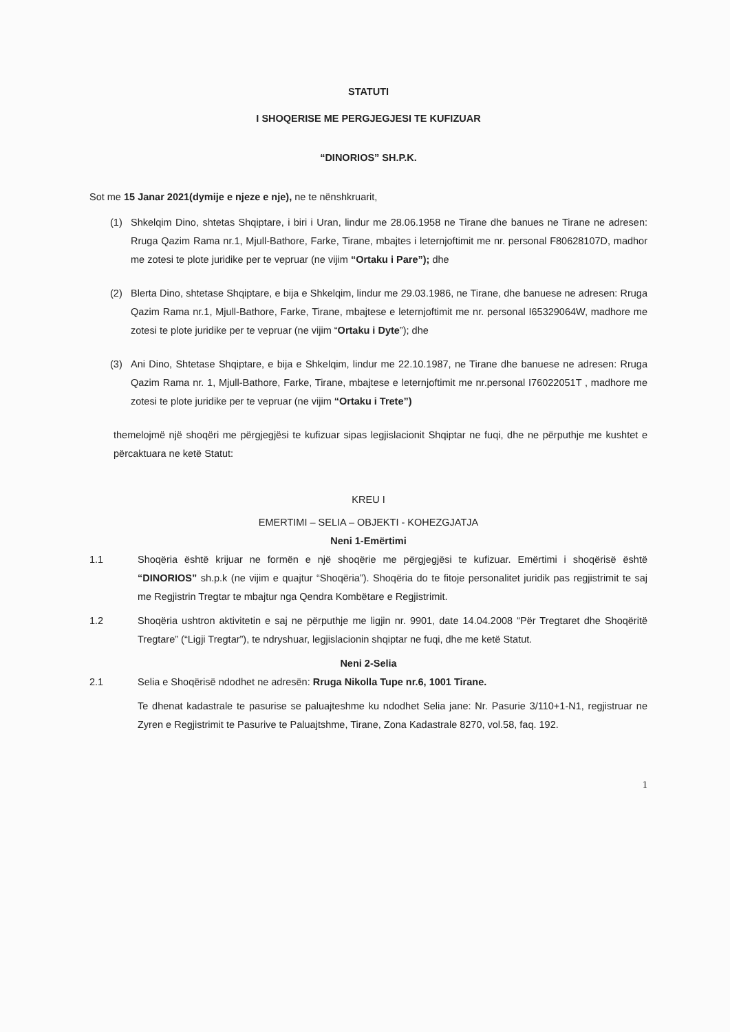STATUTI
I SHOQERISE ME PERGJEGJESI TE KUFIZUAR
“DINORIOS” SH.P.K.
Sot me 15 Janar 2021(dymije e njeze e nje), ne te nënshkruarit,
(1) Shkelqim Dino, shtetas Shqiptare, i biri i Uran, lindur me 28.06.1958 ne Tirane dhe banues ne Tirane ne adresen: Rruga Qazim Rama nr.1, Mjull-Bathore, Farke, Tirane, mbajtes i leternjoftimit me nr. personal F80628107D, madhor me zotesi te plote juridike per te vepruar (ne vijim “Ortaku i Pare”); dhe
(2) Blerta Dino, shtetase Shqiptare, e bija e Shkelqim, lindur me 29.03.1986, ne Tirane, dhe banuese ne adresen: Rruga Qazim Rama nr.1, Mjull-Bathore, Farke, Tirane, mbajtese e leternjoftimit me nr. personal I65329064W, madhore me zotesi te plote juridike per te vepruar (ne vijim “Ortaku i Dyte”); dhe
(3) Ani Dino, Shtetase Shqiptare, e bija e Shkelqim, lindur me 22.10.1987, ne Tirane dhe banuese ne adresen: Rruga Qazim Rama nr. 1, Mjull-Bathore, Farke, Tirane, mbajtese e leternjoftimit me nr.personal I76022051T , madhore me zotesi te plote juridike per te vepruar (ne vijim “Ortaku i Trete”)
themelojmë një shoqëri me përgjegjësi te kufizuar sipas legjislacionit Shqiptar ne fuqi, dhe ne përputhje me kushtet e përcaktuara ne ketë Statut:
KREU I
EMERTIMI – SELIA – OBJEKTI - KOHEZGJATJA
Neni 1-Emërtimi
1.1 Shoqëria është krijuar ne formën e një shoqërie me përgjegjësi te kufizuar. Emërtimi i shoqërisë është “DINORIOS” sh.p.k (ne vijim e quajtur “Shoqëria”). Shoqëria do te fitoje personalitet juridik pas regjistrimit te saj me Regjistrin Tregtar te mbajtur nga Qendra Kombëtare e Regjistrimit.
1.2 Shoqëria ushtron aktivitetin e saj ne përputhje me ligjin nr. 9901, date 14.04.2008 “Për Tregtaret dhe Shoqëritë Tregtare” (“Ligji Tregtar”), te ndryshuar, legjislacionin shqiptar ne fuqi, dhe me ketë Statut.
Neni 2-Selia
2.1 Selia e Shoqërisë ndodhet ne adresën: Rruga Nikolla Tupe nr.6, 1001 Tirane.
Te dhenat kadastrale te pasurise se paluajteshme ku ndodhet Selia jane: Nr. Pasurie 3/110+1-N1, regjistruar ne Zyren e Regjistrimit te Pasurive te Paluajtshme, Tirane, Zona Kadastrale 8270, vol.58, faq. 192.
1